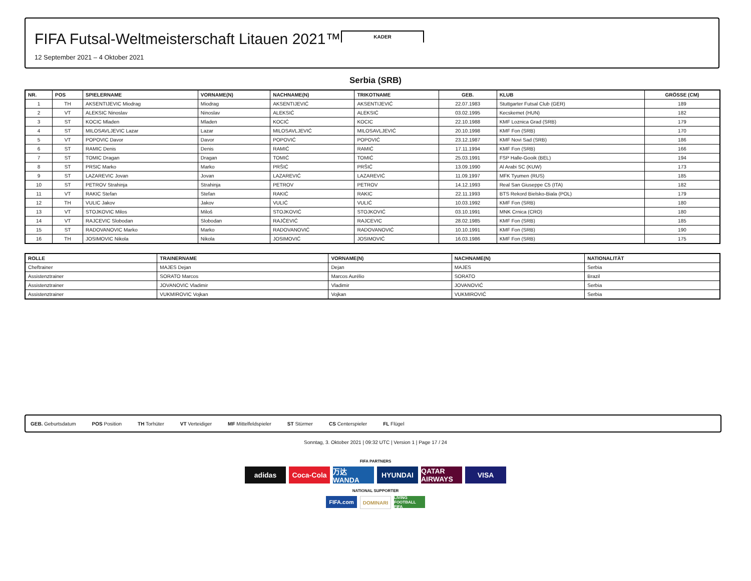KADER
FIFA Futsal-Weltmeisterschaft Litauen 2021™
12 September 2021 – 4 Oktober 2021
Serbia (SRB)
| NR. | POS | SPIELERNAME | VORNAME(N) | NACHNAME(N) | TRIKOTNAME | GEB. | KLUB | GRÖSSE (CM) |
| --- | --- | --- | --- | --- | --- | --- | --- | --- |
| 1 | TH | AKSENTIJEVIC Miodrag | Miodrag | AKSENTIJEVIĆ | AKSENTIJEVIĆ | 22.07.1983 | Stuttgarter Futsal Club (GER) | 189 |
| 2 | VT | ALEKSIC Ninoslav | Ninoslav | ALEKSIĆ | ALEKSIĆ | 03.02.1995 | Kecskemet (HUN) | 182 |
| 3 | ST | KOCIC Mladen | Mladen | KOCIĆ | KOCIC | 22.10.1988 | KMF Loznica Grad (SRB) | 179 |
| 4 | ST | MILOSAVLJEVIC Lazar | Lazar | MILOSAVLJEVIĆ | MILOSAVLJEVIĆ | 20.10.1998 | KMF Fon (SRB) | 170 |
| 5 | VT | POPOVIC Davor | Davor | POPOVIĆ | POPOVIĆ | 23.12.1987 | KMF Novi Sad (SRB) | 186 |
| 6 | ST | RAMIC Denis | Denis | RAMIĆ | RAMIĆ | 17.11.1994 | KMF Fon (SRB) | 166 |
| 7 | ST | TOMIC Dragan | Dragan | TOMIĆ | TOMIĆ | 25.03.1991 | FSP Halle-Gooik (BEL) | 194 |
| 8 | ST | PRSIC Marko | Marko | PRŠIĆ | PRŠIĆ | 13.09.1990 | Al Arabi SC (KUW) | 173 |
| 9 | ST | LAZAREVIC Jovan | Jovan | LAZAREVIĆ | LAZAREVIĆ | 11.09.1997 | MFK Tyumen (RUS) | 185 |
| 10 | ST | PETROV Strahinja | Strahinja | PETROV | PETROV | 14.12.1993 | Real San Giuseppe C5 (ITA) | 182 |
| 11 | VT | RAKIC Stefan | Stefan | RAKIĆ | RAKIC | 22.11.1993 | BTS Rekord Bielsko-Biala (POL) | 179 |
| 12 | TH | VULIC Jakov | Jakov | VULIĆ | VULIĆ | 10.03.1992 | KMF Fon (SRB) | 180 |
| 13 | VT | STOJKOVIC Milos | Miloš | STOJKOVIĆ | STOJKOVIĆ | 03.10.1991 | MNK Crnica (CRO) | 180 |
| 14 | VT | RAJCEVIC Slobodan | Slobodan | RAJČEVIĆ | RAJCEVIC | 28.02.1985 | KMF Fon (SRB) | 185 |
| 15 | ST | RADOVANOVIC Marko | Marko | RADOVANOVIĆ | RADOVANOVIĆ | 10.10.1991 | KMF Fon (SRB) | 190 |
| 16 | TH | JOSIMOVIC Nikola | Nikola | JOSIMOVIĆ | JOSIMOVIĆ | 16.03.1986 | KMF Fon (SRB) | 175 |
| ROLLE | TRAINERNAME | VORNAME(N) | NACHNAME(N) | NATIONALITÄT |
| --- | --- | --- | --- | --- |
| Cheftrainer | MAJES Dejan | Dejan | MAJES | Serbia |
| Assistenztrainer | SORATO Marcos | Marcos Aurélio | SORATO | Brazil |
| Assistenztrainer | JOVANOVIC Vladimir | Vladimir | JOVANOVIĆ | Serbia |
| Assistenztrainer | VUKMIROVIC Vojkan | Vojkan | VUKMIROVIĆ | Serbia |
GEB. Geburtsdatum POS Position TH Torhüter VT Verteidiger MF Mittelfeldspieler ST Stürmer CS Centerspieler FL Flügel
Sonntag, 3. Oktober 2021 | 09:32 UTC | Version 1 | Page 17 / 24
FIFA PARTNERS
adidas Coca-Cola 万达 WANDA HYUNDAI QATAR AIRWAYS VISA
NATIONAL SUPPORTER
FIFA.com DOMINARI LIVING FOOTBALL FIFA